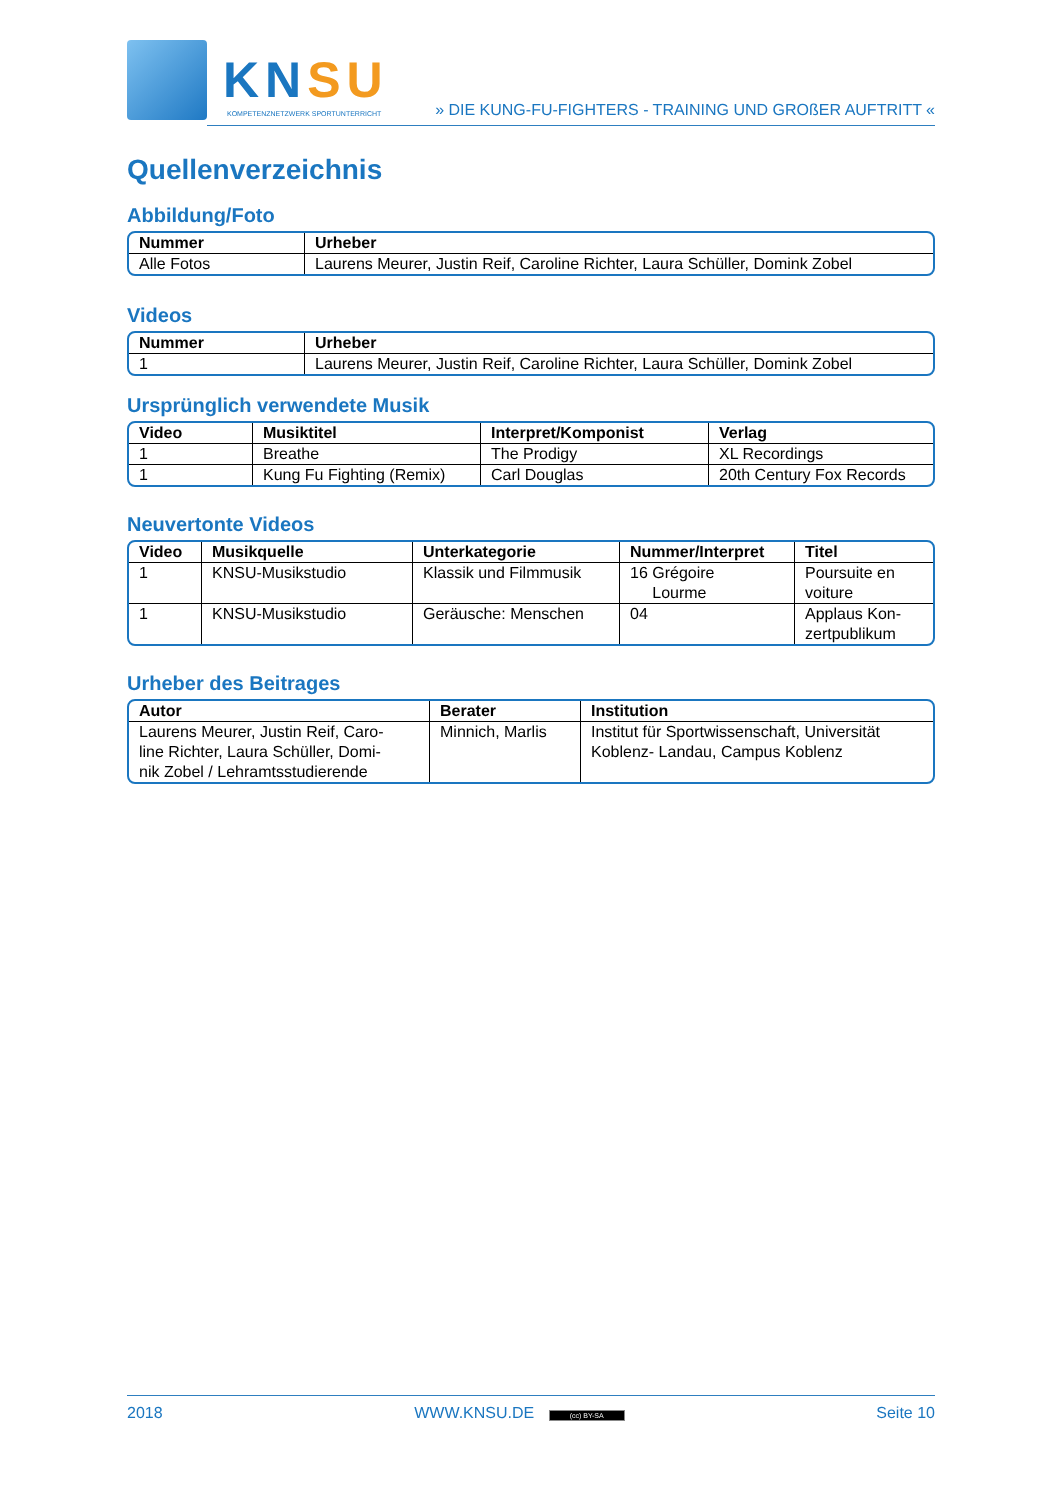KNSU
KOMPETENZNETZWERK SPORTUNTERRICHT
» DIE KUNG-FU-FIGHTERS - TRAINING UND GROßER AUFTRITT «
Quellenverzeichnis
Abbildung/Foto
| Nummer | Urheber |
| --- | --- |
| Alle Fotos | Laurens Meurer, Justin Reif, Caroline Richter, Laura Schüller, Domink Zobel |
Videos
| Nummer | Urheber |
| --- | --- |
| 1 | Laurens Meurer, Justin Reif, Caroline Richter, Laura Schüller, Domink Zobel |
Ursprünglich verwendete Musik
| Video | Musiktitel | Interpret/Komponist | Verlag |
| --- | --- | --- | --- |
| 1 | Breathe | The Prodigy | XL Recordings |
| 1 | Kung Fu Fighting (Remix) | Carl Douglas | 20th Century Fox Records |
Neuvertonte Videos
| Video | Musikquelle | Unterkategorie | Nummer/Interpret | Titel |
| --- | --- | --- | --- | --- |
| 1 | KNSU-Musikstudio | Klassik und Filmmusik | 16 Grégoire Lourme | Poursuite en voiture |
| 1 | KNSU-Musikstudio | Geräusche: Menschen | 04 | Applaus Kon- zertpublikum |
Urheber des Beitrages
| Autor | Berater | Institution |
| --- | --- | --- |
| Laurens Meurer, Justin Reif, Caro- line Richter, Laura Schüller, Domi- nik Zobel / Lehramtsstudierende | Minnich, Marlis | Institut für Sportwissenschaft, Universität Koblenz- Landau, Campus Koblenz |
2018 WWW.KNSU.DE (cc) BY-SA Seite 10